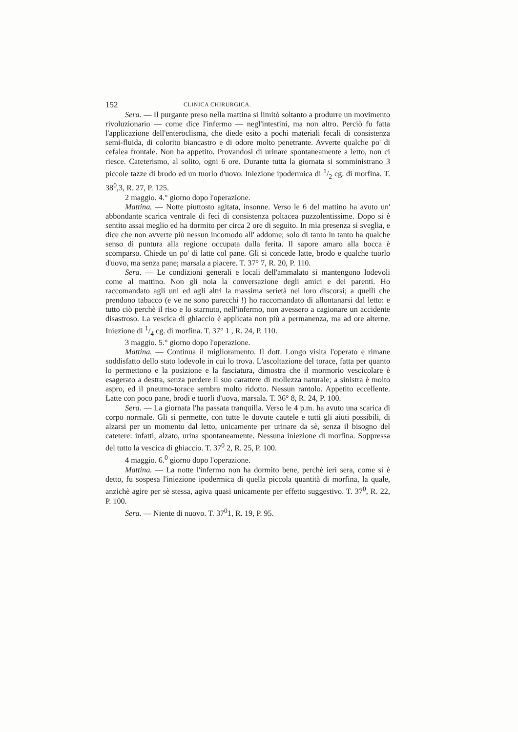152 CLINICA CHIRURGICA.
Sera. — Il purgante preso nella mattina si limitò soltanto a produrre un movimento rivoluzionario — come dice l'infermo — negl'intestini, ma non altro. Perciò fu fatta l'applicazione dell'enteroclisma, che diede esito a pochi materiali fecali di consistenza semi-fluida, di colorito biancastro e di odore molto penetrante. Avverte qualche po' di cefalea frontale. Non ha appetito. Provandosi di urinare spontaneamente a letto, non ci riesce. Cateterismo, al solito, ogni 6 ore. Durante tutta la giornata si somministrano 3 piccole tazze di brodo ed un tuorlo d'uovo. Iniezione ipodermica di 1/2 cg. di morfina. T. 38<sup>0</sup>,3, R. 27, P. 125.
2 maggio. 4.° giorno dopo l'operazione.
Mattina. — Notte piuttosto agitata, insonne. Verso le 6 del mattino ha avuto un' abbondante scarica ventrale di feci di consistenza poltacea puzzolentissime. Dopo si è sentito assai meglio ed ha dormito per circa 2 ore di seguito. In mia presenza si sveglia, e dice che non avverte più nessun incomodo all' addome; solo di tanto in tanto ha qualche senso di puntura alla regione occupata dalla ferita. Il sapore amaro alla bocca è scomparso. Chiede un po' di latte col pane. Gli si concede latte, brodo e qualche tuorlo d'uovo, ma senza pane; marsala a piacere. T. 37° 7, R. 20, P. 110.
Sera. — Le condizioni generali e locali dell'ammalato si mantengono lodevoli come al mattino. Non gli noia la conversazione degli amici e dei parenti. Ho raccomandato agli uni ed agli altri la massima serietà nei loro discorsi; a quelli che prendono tabacco (e ve ne sono parecchi !) ho raccomandato di allontanarsi dal letto: e tutto ciò perchè il riso e lo starnuto, nell'infermo, non avessero a cagionare un accidente disastroso. La vescica di ghiaccio è applicata non più a permanenza, ma ad ore alterne. Iniezione di 1/4 cg. di morfina. T. 37° 1 , R. 24, P. 110.
3 maggio. 5.° giorno dopo l'operazione.
Mattina. — Continua il miglioramento. Il dott. Longo visita l'operato e rimane soddisfatto dello stato lodevole in cui lo trova. L'ascoltazione del torace, fatta per quanto lo permettono e la posizione e la fasciatura, dimostra che il mormorio vescicolare è esagerato a destra, senza perdere il suo carattere di mollezza naturale; a sinistra è molto aspro, ed il pneumo-torace sembra molto ridotto. Nessun rantolo. Appetito eccellente. Latte con poco pane, brodi e tuorli d'uova, marsala. T. 36° 8, R. 24, P. 100.
Sera. — La giornata l'ha passata tranquilla. Verso le 4 p.m. ha avuto una scarica di corpo normale. Gli si permette, con tutte le dovute cautele e tutti gli aiuti possibili, di alzarsi per un momento dal letto, unicamente per urinare da sè, senza il bisogno del catetere: infatti, alzato, urina spontaneamente. Nessuna iniezione di morfina. Soppressa del tutto la vescica di ghiaccio. T. 37<sup>0</sup> 2, R. 25, P. 100.
4 maggio. 6.<sup>0</sup> giorno dopo l'operazione.
Mattina. — La notte l'infermo non ha dormito bene, perchè ieri sera, come si è detto, fu sospesa l'iniezione ipodermica di quella piccola quantità di morfina, la quale, anzichè agire per sè stessa, agiva quasi unicamente per effetto suggestivo. T. 37<sup>0</sup>, R. 22, P. 100.
Sera. — Niente di nuovo. T. 37<sup>0</sup>1, R. 19, P. 95.